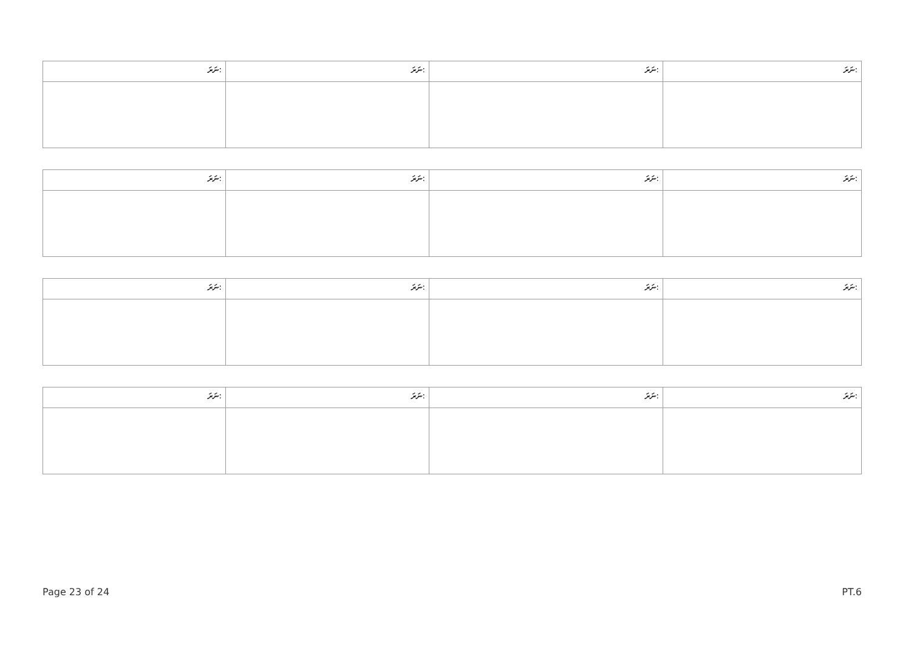| ނަރަ: | ނަރަ: | ނަރަ: | ނަރަ: |
| ނަރަ: | ނަރަ: | ނަރަ: | ނަރަ: |
| ނަރަ: | ނަރަ: | ނަރަ: | ނަރަ: |
| ނަރަ: | ނަރަ: | ނަރަ: | ނަރަ: |
Page 23 of 24 PT.6